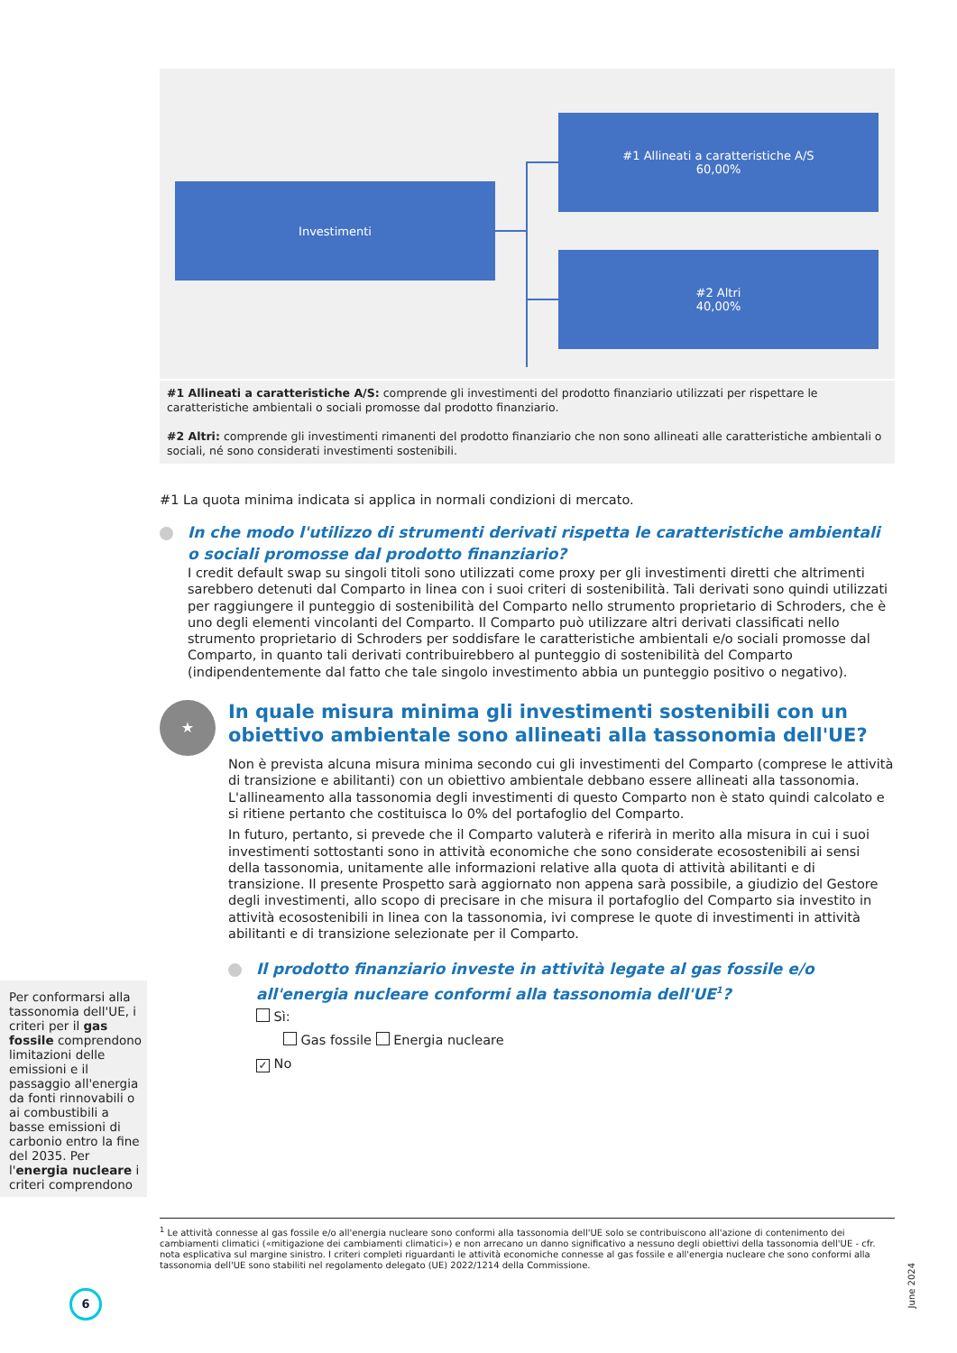Investimenti
#1 Allineati a caratteristiche A/S
60,00%
#2 Altri
40,00%
#1 Allineati a caratteristiche A/S: comprende gli investimenti del prodotto finanziario utilizzati per rispettare le caratteristiche ambientali o sociali promosse dal prodotto finanziario.
#2 Altri: comprende gli investimenti rimanenti del prodotto finanziario che non sono allineati alle caratteristiche ambientali o sociali, né sono considerati investimenti sostenibili.
#1 La quota minima indicata si applica in normali condizioni di mercato.
In che modo l'utilizzo di strumenti derivati rispetta le caratteristiche ambientali o sociali promosse dal prodotto finanziario?
I credit default swap su singoli titoli sono utilizzati come proxy per gli investimenti diretti che altrimenti sarebbero detenuti dal Comparto in linea con i suoi criteri di sostenibilità. Tali derivati sono quindi utilizzati per raggiungere il punteggio di sostenibilità del Comparto nello strumento proprietario di Schroders, che è uno degli elementi vincolanti del Comparto. Il Comparto può utilizzare altri derivati classificati nello strumento proprietario di Schroders per soddisfare le caratteristiche ambientali e/o sociali promosse dal Comparto, in quanto tali derivati contribuirebbero al punteggio di sostenibilità del Comparto (indipendentemente dal fatto che tale singolo investimento abbia un punteggio positivo o negativo).
★
In quale misura minima gli investimenti sostenibili con un obiettivo ambientale sono allineati alla tassonomia dell'UE?
Non è prevista alcuna misura minima secondo cui gli investimenti del Comparto (comprese le attività di transizione e abilitanti) con un obiettivo ambientale debbano essere allineati alla tassonomia. L'allineamento alla tassonomia degli investimenti di questo Comparto non è stato quindi calcolato e si ritiene pertanto che costituisca lo 0% del portafoglio del Comparto.
In futuro, pertanto, si prevede che il Comparto valuterà e riferirà in merito alla misura in cui i suoi investimenti sottostanti sono in attività economiche che sono considerate ecosostenibili ai sensi della tassonomia, unitamente alle informazioni relative alla quota di attività abilitanti e di transizione. Il presente Prospetto sarà aggiornato non appena sarà possibile, a giudizio del Gestore degli investimenti, allo scopo di precisare in che misura il portafoglio del Comparto sia investito in attività ecosostenibili in linea con la tassonomia, ivi comprese le quote di investimenti in attività abilitanti e di transizione selezionate per il Comparto.
Il prodotto finanziario investe in attività legate al gas fossile e/o all'energia nucleare conformi alla tassonomia dell'UE<sup>1</sup>?
Sì:
Gas fossile Energia nucleare
✓ No
Per conformarsi alla tassonomia dell'UE, i criteri per il gas fossile comprendono limitazioni delle emissioni e il passaggio all'energia da fonti rinnovabili o ai combustibili a basse emissioni di carbonio entro la fine del 2035. Per l'energia nucleare i criteri comprendono
<sup>1</sup> Le attività connesse al gas fossile e/o all'energia nucleare sono conformi alla tassonomia dell'UE solo se contribuiscono all'azione di contenimento dei cambiamenti climatici («mitigazione dei cambiamenti climatici») e non arrecano un danno significativo a nessuno degli obiettivi della tassonomia dell'UE - cfr. nota esplicativa sul margine sinistro. I criteri completi riguardanti le attività economiche connesse al gas fossile e all'energia nucleare che sono conformi alla tassonomia dell'UE sono stabiliti nel regolamento delegato (UE) 2022/1214 della Commissione.
6
June 2024